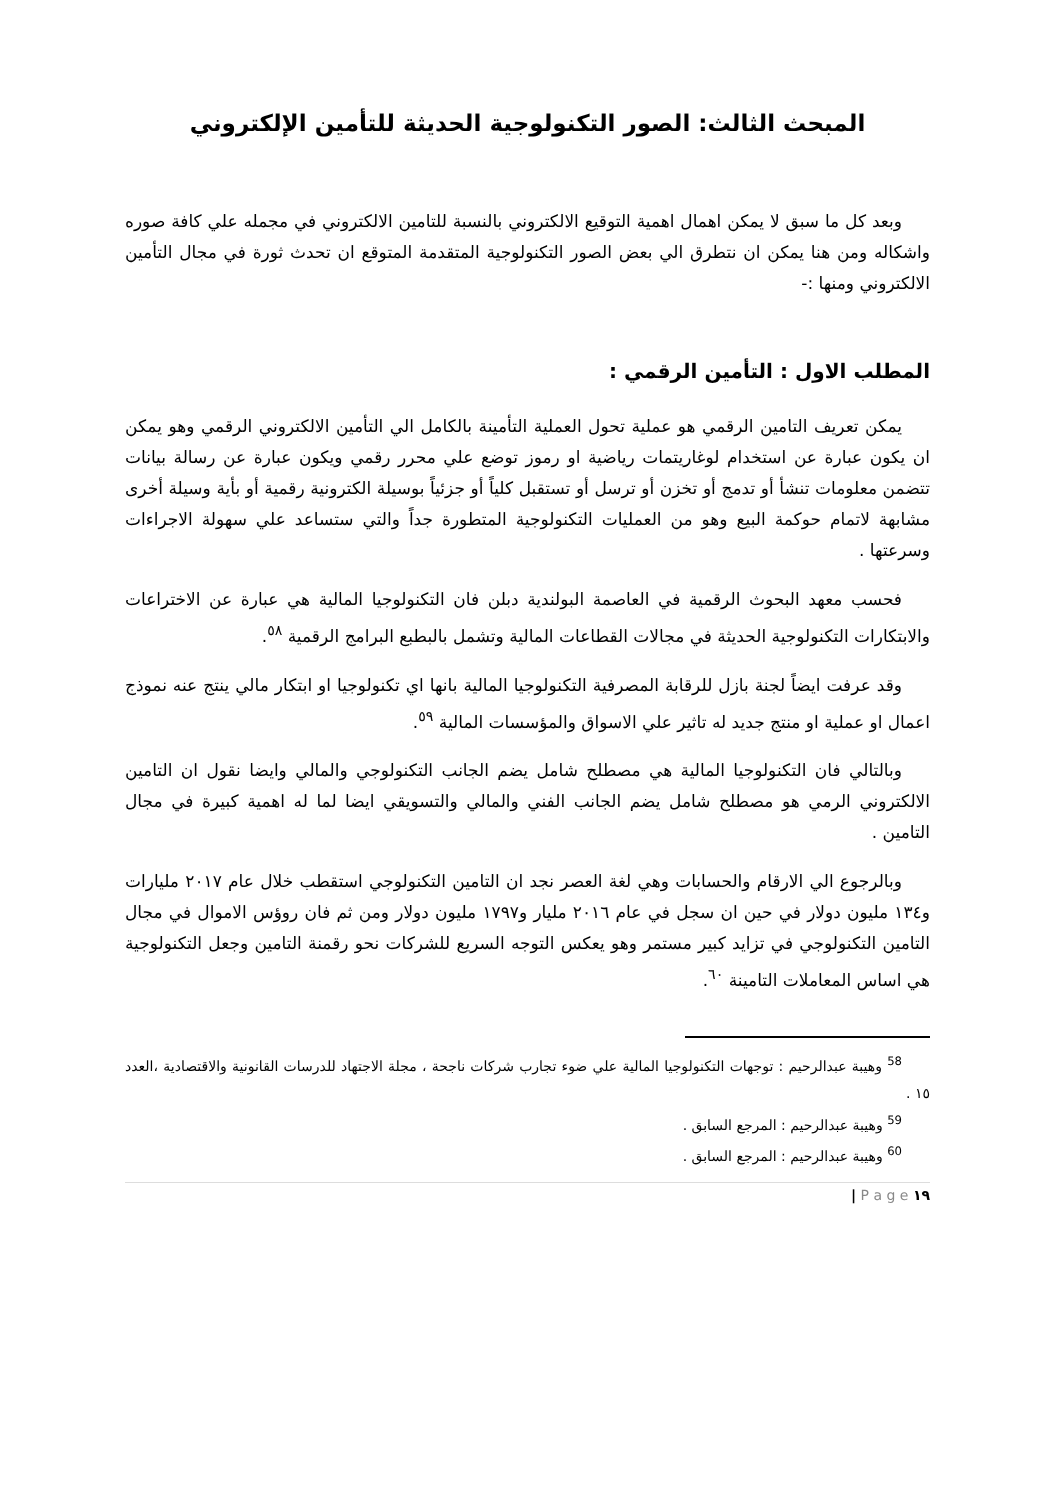المبحث الثالث: الصور التكنولوجية الحديثة للتأمين الإلكتروني
وبعد كل ما سبق لا يمكن اهمال اهمية التوقيع الالكتروني بالنسبة للتامين الالكتروني في مجمله علي كافة صوره واشكاله ومن هنا يمكن ان نتطرق الي بعض الصور التكنولوجية المتقدمة المتوقع ان تحدث ثورة في مجال التأمين الالكتروني ومنها :-
المطلب الاول : التأمين الرقمي :
يمكن تعريف التامين الرقمي هو عملية تحول العملية التأمينة بالكامل الي التأمين الالكتروني الرقمي وهو يمكن ان يكون عبارة عن استخدام لوغاريتمات رياضية او رموز توضع علي محرر رقمي ويكون عبارة عن رسالة بيانات تتضمن معلومات تنشأ أو تدمج أو تخزن أو ترسل أو تستقبل كلياً أو جزئياً بوسيلة الكترونية رقمية أو بأية وسيلة أخرى مشابهة لاتمام حوكمة البيع وهو من العمليات التكنولوجية المتطورة جداً والتي ستساعد علي سهولة الاجراءات وسرعتها .
فحسب معهد البحوث الرقمية في العاصمة البولندية دبلن فان التكنولوجيا المالية هي عبارة عن الاختراعات والابتكارات التكنولوجية الحديثة في مجالات القطاعات المالية وتشمل بالبطبع البرامج الرقمية <sup>٥٨</sup>.
وقد عرفت ايضاً لجنة بازل للرقابة المصرفية التكنولوجيا المالية بانها اي تكنولوجيا او ابتكار مالي ينتج عنه نموذج اعمال او عملية او منتج جديد له تاثير علي الاسواق والمؤسسات المالية <sup>٥٩</sup>.
وبالتالي فان التكنولوجيا المالية هي مصطلح شامل يضم الجانب التكنولوجي والمالي وايضا نقول ان التامين الالكتروني الرمي هو مصطلح شامل يضم الجانب الفني والمالي والتسويقي ايضا لما له اهمية كبيرة في مجال التامين .
وبالرجوع الي الارقام والحسابات وهي لغة العصر نجد ان التامين التكنولوجي استقطب خلال عام ٢٠١٧ مليارات و١٣٤ مليون دولار في حين ان سجل في عام ٢٠١٦ مليار و١٧٩٧ مليون دولار ومن ثم فان روؤس الاموال في مجال التامين التكنولوجي في تزايد كبير مستمر وهو يعكس التوجه السريع للشركات نحو رقمنة التامين وجعل التكنولوجية هي اساس المعاملات التامينة <sup>٦٠</sup>.
<sup>58</sup> وهيبة عبدالرحيم : توجهات التكنولوجيا المالية علي ضوء تجارب شركات ناجحة ، مجلة الاجتهاد للدرسات القانونية والاقتصادية ،العدد ١٥ .
<sup>59</sup> وهيبة عبدالرحيم : المرجع السابق .
<sup>60</sup> وهيبة عبدالرحيم : المرجع السابق .
| P a g e ١٩